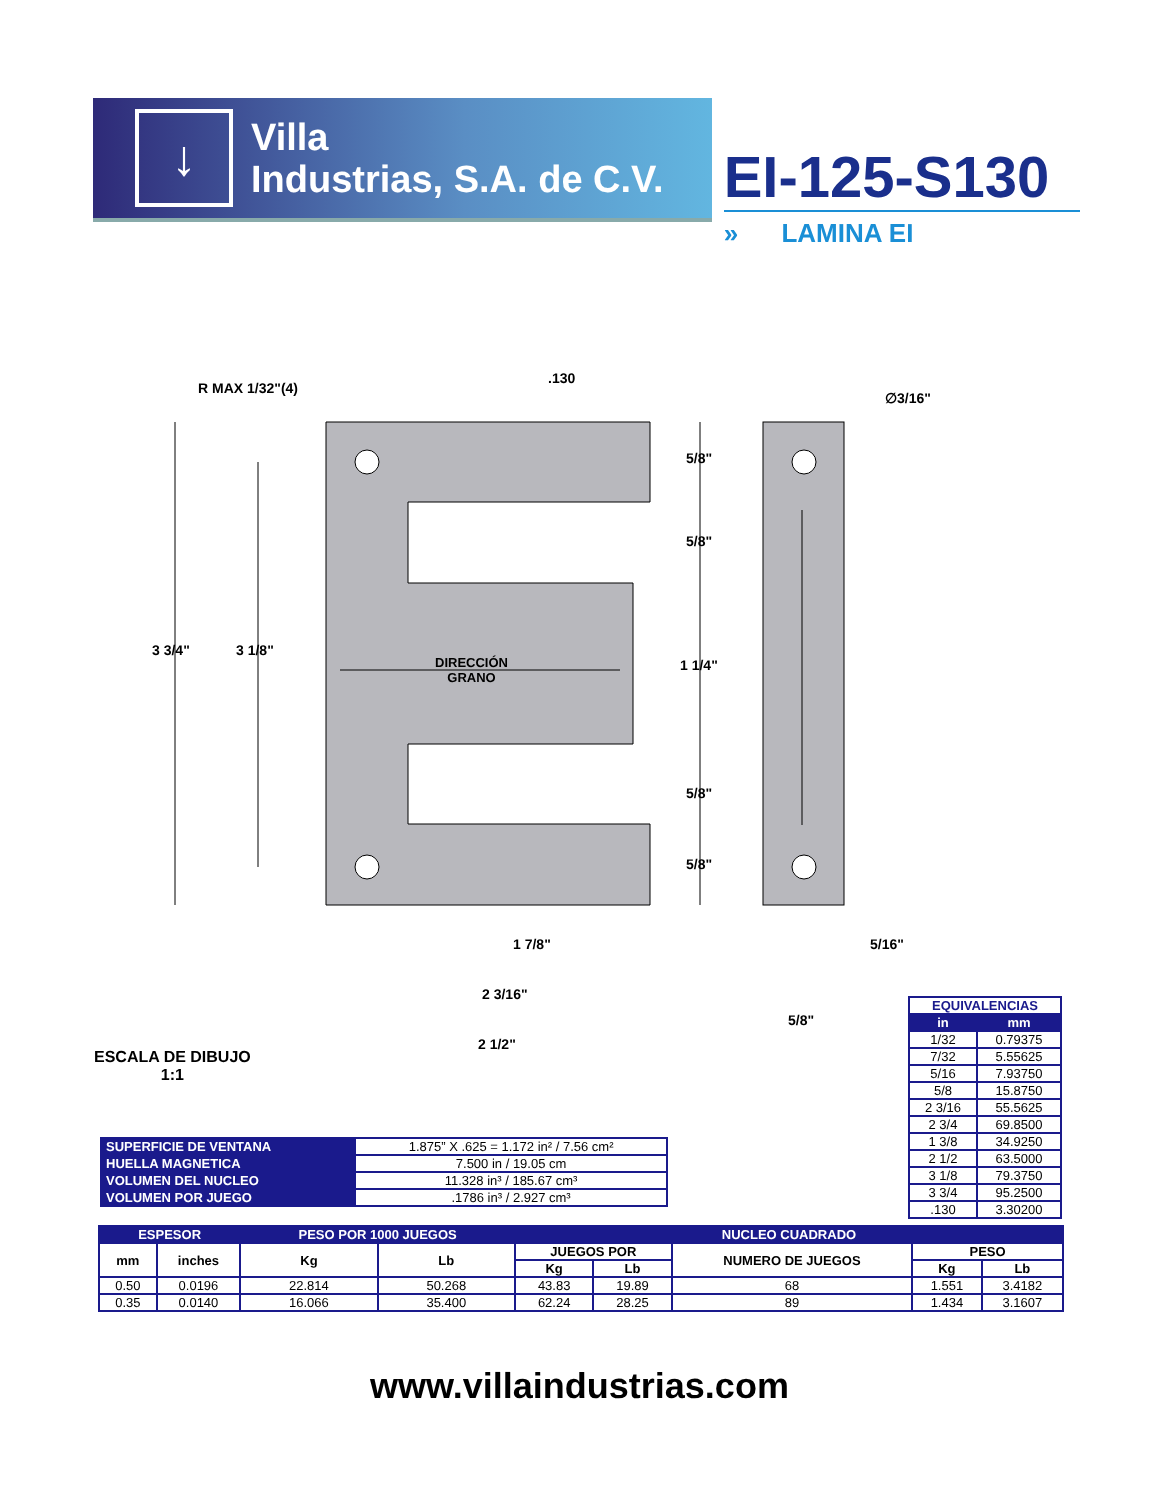↓
Villa
Industrias, S.A. de C.V.
EI-125-S130
» LAMINA EI
R MAX 1/32"(4)
.130
∅3/16"
5/8"
5/8"
3 3/4" 3 1/8"
DIRECCIÓN
GRANO
1 1/4"
5/8"
5/8"
1 7/8" 5/16"
2 3/16"
5/8"
2 1/2"
ESCALA DE DIBUJO
1:1
| EQUIVALENCIAS | |
| in | mm |
| 1/32 | 0.79375 |
| 7/32 | 5.55625 |
| 5/16 | 7.93750 |
| 5/8 | 15.8750 |
| 2 3/16 | 55.5625 |
| 2 3/4 | 69.8500 |
| 1 3/8 | 34.9250 |
| 2 1/2 | 63.5000 |
| 3 1/8 | 79.3750 |
| 3 3/4 | 95.2500 |
| .130 | 3.30200 |
| SUPERFICIE DE VENTANA | 1.875” X .625 = 1.172 in² / 7.56 cm² |
| HUELLA MAGNETICA | 7.500 in / 19.05 cm |
| VOLUMEN DEL NUCLEO | 11.328 in³ / 185.67 cm³ |
| VOLUMEN POR JUEGO | .1786 in³ / 2.927 cm³ |
| ESPESOR | | PESO POR 1000 JUEGOS | | NUCLEO CUADRADO | | | | |
| --- | --- | --- | --- | --- | --- | --- | --- | --- |
| mm | inches | Kg | Lb | JUEGOS POR | | NUMERO DE JUEGOS | PESO | |
| | | | | Kg | Lb | | Kg | Lb |
| 0.50 | 0.0196 | 22.814 | 50.268 | 43.83 | 19.89 | 68 | 1.551 | 3.4182 |
| 0.35 | 0.0140 | 16.066 | 35.400 | 62.24 | 28.25 | 89 | 1.434 | 3.1607 |
www.villaindustrias.com